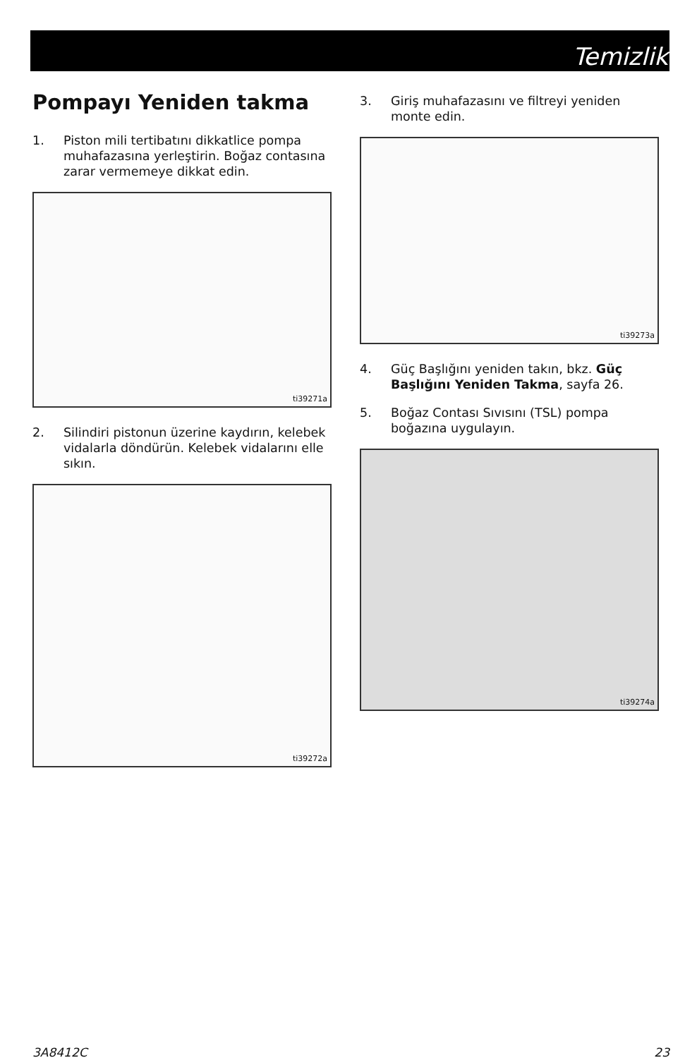Temizlik
Pompayı Yeniden takma
1. Piston mili tertibatını dikkatlice pompa muhafazasına yerleştirin. Boğaz contasına zarar vermemeye dikkat edin.
ti39271a
2. Silindiri pistonun üzerine kaydırın, kelebek vidalarla döndürün. Kelebek vidalarını elle sıkın.
ti39272a
3. Giriş muhafazasını ve filtreyi yeniden monte edin.
ti39273a
4. Güç Başlığını yeniden takın, bkz. Güç Başlığını Yeniden Takma, sayfa 26.
5. Boğaz Contası Sıvısını (TSL) pompa boğazına uygulayın.
ti39274a
3A8412C 23